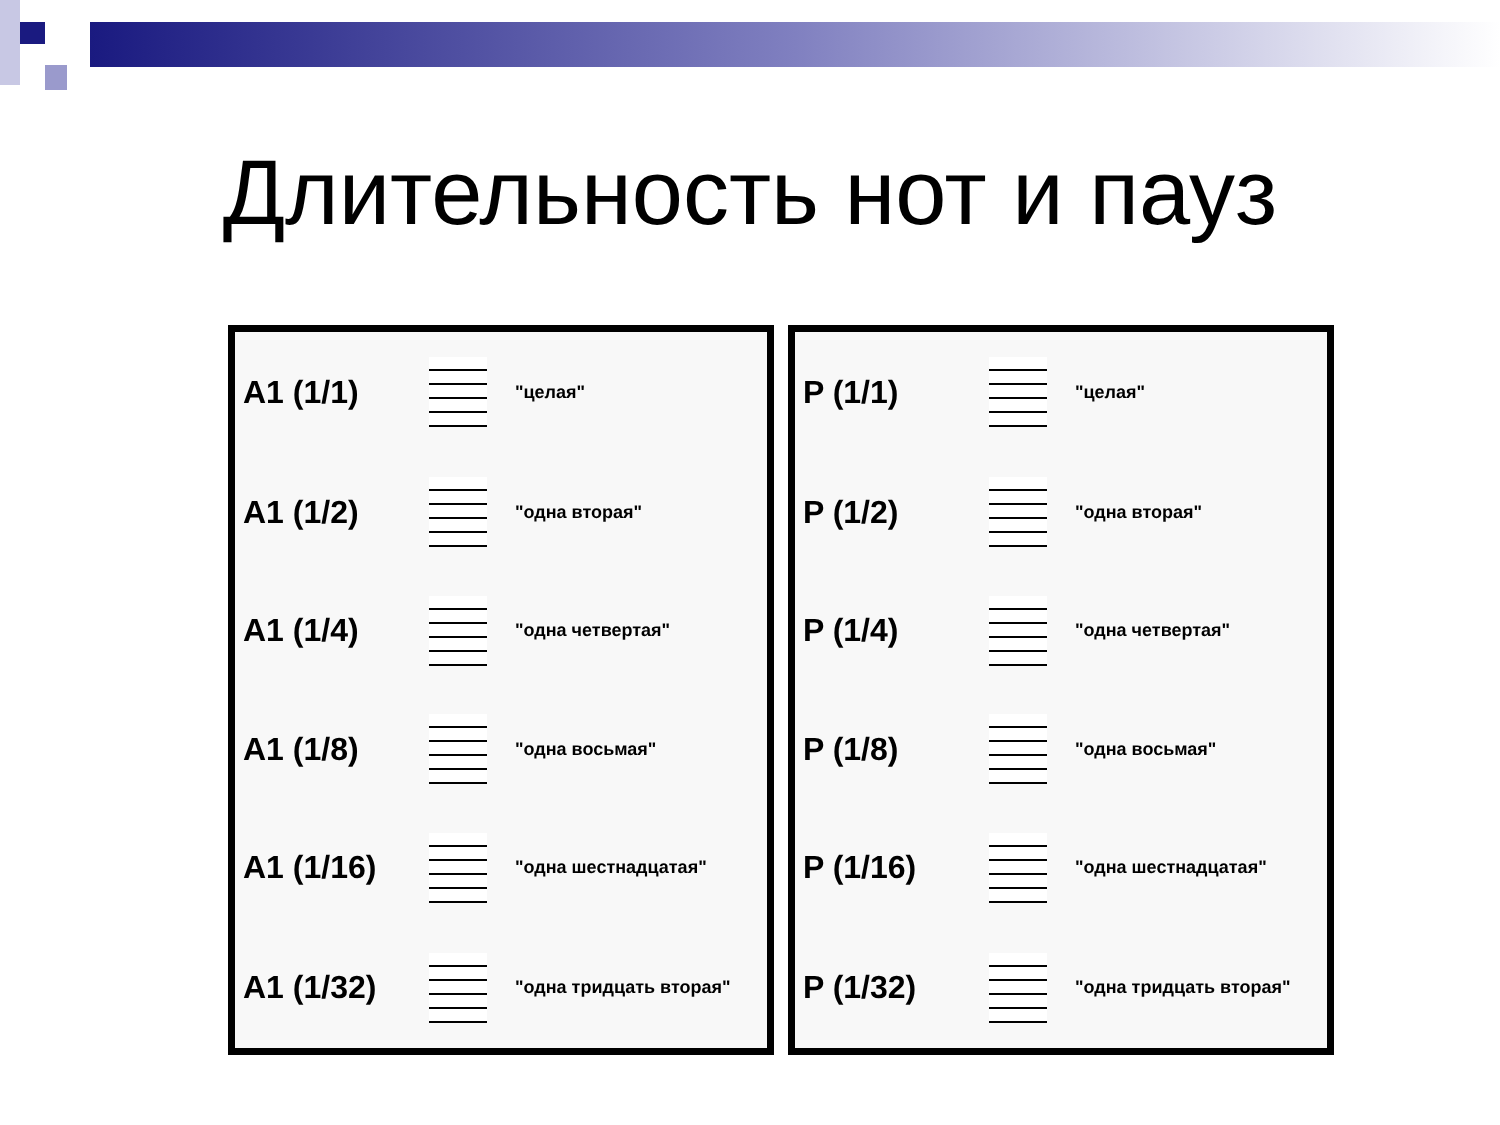Длительность нот и пауз
| A1 (1/1) | | "целая" |
| A1 (1/2) | | "одна вторая" |
| A1 (1/4) | | "одна четвертая" |
| A1 (1/8) | | "одна восьмая" |
| A1 (1/16) | | "одна шестнадцатая" |
| A1 (1/32) | | "одна тридцать вторая" |
| P (1/1) | | "целая" |
| P (1/2) | | "одна вторая" |
| P (1/4) | | "одна четвертая" |
| P (1/8) | | "одна восьмая" |
| P (1/16) | | "одна шестнадцатая" |
| P (1/32) | | "одна тридцать вторая" |